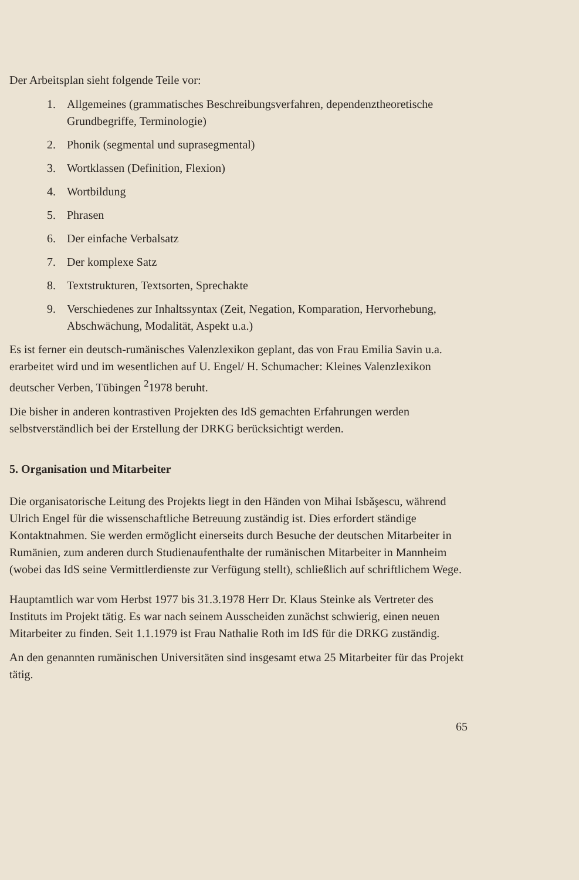Der Arbeitsplan sieht folgende Teile vor:
1. Allgemeines (grammatisches Beschreibungsverfahren, dependenztheoretische Grundbegriffe, Terminologie)
2. Phonik (segmental und suprasegmental)
3. Wortklassen (Definition, Flexion)
4. Wortbildung
5. Phrasen
6. Der einfache Verbalsatz
7. Der komplexe Satz
8. Textstrukturen, Textsorten, Sprechakte
9. Verschiedenes zur Inhaltssyntax (Zeit, Negation, Komparation, Hervorhebung, Abschwächung, Modalität, Aspekt u.a.)
Es ist ferner ein deutsch-rumänisches Valenzlexikon geplant, das von Frau Emilia Savin u.a. erarbeitet wird und im wesentlichen auf U. Engel/ H. Schumacher: Kleines Valenzlexikon deutscher Verben, Tübingen <sup>2</sup>1978 beruht.
Die bisher in anderen kontrastiven Projekten des IdS gemachten Erfahrungen werden selbstverständlich bei der Erstellung der DRKG berücksichtigt werden.
5. Organisation und Mitarbeiter
Die organisatorische Leitung des Projekts liegt in den Händen von Mihai Isbăşescu, während Ulrich Engel für die wissenschaftliche Betreuung zuständig ist. Dies erfordert ständige Kontaktnahmen. Sie werden ermöglicht einerseits durch Besuche der deutschen Mitarbeiter in Rumänien, zum anderen durch Studienaufenthalte der rumänischen Mitarbeiter in Mannheim (wobei das IdS seine Vermittlerdienste zur Verfügung stellt), schließlich auf schriftlichem Wege.
Hauptamtlich war vom Herbst 1977 bis 31.3.1978 Herr Dr. Klaus Steinke als Vertreter des Instituts im Projekt tätig. Es war nach seinem Ausscheiden zunächst schwierig, einen neuen Mitarbeiter zu finden. Seit 1.1.1979 ist Frau Nathalie Roth im IdS für die DRKG zuständig.
An den genannten rumänischen Universitäten sind insgesamt etwa 25 Mitarbeiter für das Projekt tätig.
65